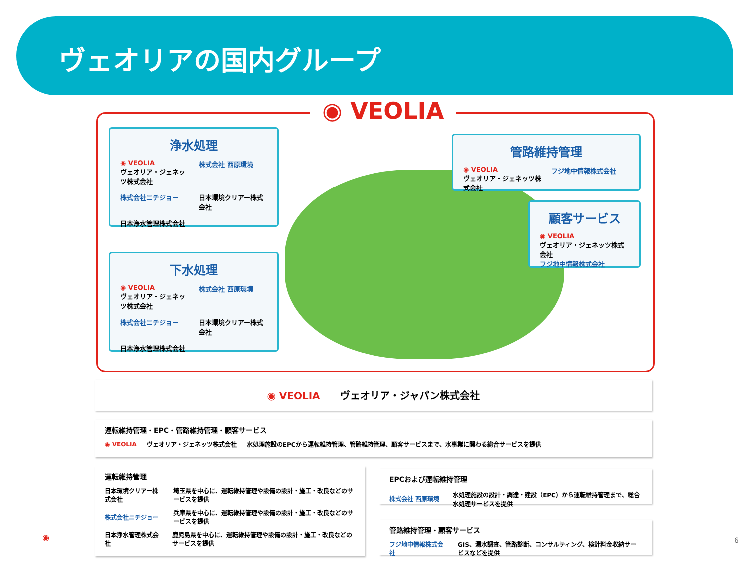ヴェオリアの国内グループ
◉ VEOLIA
浄水処理
◉ VEOLIA
ヴェオリア・ジェネッツ株式会社
株式会社 西原環境
株式会社ニチジョー
日本環境クリアー株式会社
日本浄水管理株式会社
下水処理
◉ VEOLIA
ヴェオリア・ジェネッツ株式会社
株式会社 西原環境
株式会社ニチジョー
日本環境クリアー株式会社
日本浄水管理株式会社
管路維持管理
◉ VEOLIA
ヴェオリア・ジェネッツ株式会社
フジ地中情報株式会社
顧客サービス
◉ VEOLIA
ヴェオリア・ジェネッツ株式会社
フジ地中情報株式会社
◉ VEOLIA　　ヴェオリア・ジャパン株式会社
運転維持管理・EPC・管路維持管理・顧客サービス
◉ VEOLIA ヴェオリア・ジェネッツ株式会社 水処理施設のEPCから運転維持管理、管路維持管理、顧客サービスまで、水事業に関わる総合サービスを提供
運転維持管理
日本環境クリアー株式会社 埼玉県を中心に、運転維持管理や設備の設計・施工・改良などのサービスを提供
株式会社ニチジョー 兵庫県を中心に、運転維持管理や設備の設計・施工・改良などのサービスを提供
日本浄水管理株式会社 鹿児島県を中心に、運転維持管理や設備の設計・施工・改良などのサービスを提供
EPCおよび運転維持管理
株式会社 西原環境 水処理施設の設計・調達・建設（EPC）から運転維持管理まで、総合水処理サービスを提供
管路維持管理・顧客サービス
フジ地中情報株式会社 GIS、漏水調査、管路診断、コンサルティング、検針料金収納サービスなどを提供
◉ 6